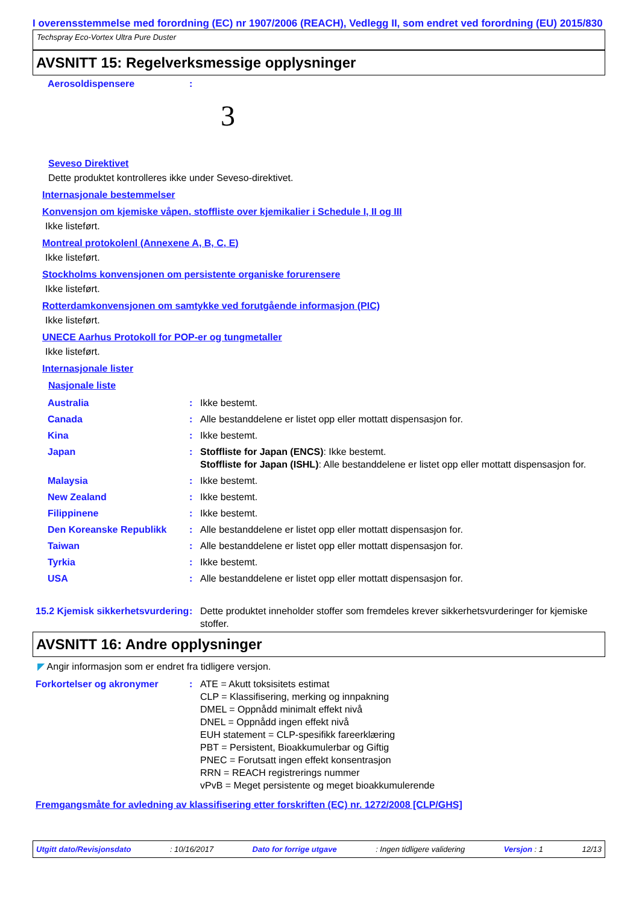I overensstemmelse med forordning (EC) nr 1907/2006 (REACH), Vedlegg II, som endret ved forordning (EU) 2015/830
Techspray Eco-Vortex Ultra Pure Duster
AVSNITT 15: Regelverksmessige opplysninger
| Aerosoldispensere | : | |
3
Seveso Direktivet
Dette produktet kontrolleres ikke under Seveso-direktivet.
Internasjonale bestemmelser
Konvensjon om kjemiske våpen, stoffliste over kjemikalier i Schedule I, II og III
Ikke listeført.
Montreal protokolenl (Annexene A, B, C, E)
Ikke listeført.
Stockholms konvensjonen om persistente organiske forurensere
Ikke listeført.
Rotterdamkonvensjonen om samtykke ved forutgående informasjon (PIC)
Ikke listeført.
UNECE Aarhus Protokoll for POP-er og tungmetaller
Ikke listeført.
Internasjonale lister
Nasjonale liste
| Australia | : | Ikke bestemt. |
| Canada | : | Alle bestanddelene er listet opp eller mottatt dispensasjon for. |
| Kina | : | Ikke bestemt. |
| Japan | : | Stoffliste for Japan (ENCS) : Ikke bestemt. Stoffliste for Japan (ISHL) : Alle bestanddelene er listet opp eller mottatt dispensasjon for. |
| Malaysia | : | Ikke bestemt. |
| New Zealand | : | Ikke bestemt. |
| Filippinene | : | Ikke bestemt. |
| Den Koreanske Republikk | : | Alle bestanddelene er listet opp eller mottatt dispensasjon for. |
| Taiwan | : | Alle bestanddelene er listet opp eller mottatt dispensasjon for. |
| Tyrkia | : | Ikke bestemt. |
| USA | : | Alle bestanddelene er listet opp eller mottatt dispensasjon for. |
| 15.2 Kjemisk sikkerhetsvurdering | : | Dette produktet inneholder stoffer som fremdeles krever sikkerhetsvurderinger for kjemiske stoffer. |
AVSNITT 16: Andre opplysninger
◤ Angir informasjon som er endret fra tidligere versjon.
| Forkortelser og akronymer | : | ATE = Akutt toksisitets estimat CLP = Klassifisering, merking og innpakning DMEL = Oppnådd minimalt effekt nivå DNEL = Oppnådd ingen effekt nivå EUH statement = CLP-spesifikk fareerklæring PBT = Persistent, Bioakkumulerbar og Giftig PNEC = Forutsatt ingen effekt konsentrasjon RRN = REACH registrerings nummer vPvB = Meget persistente og meget bioakkumulerende |
Fremgangsmåte for avledning av klassifisering etter forskriften (EC) nr. 1272/2008 [CLP/GHS]
Utgitt dato/Revisjonsdato: 10/16/2017 Dato for forrige utgave: Ingen tidligere validering Versjon : 1 12/13